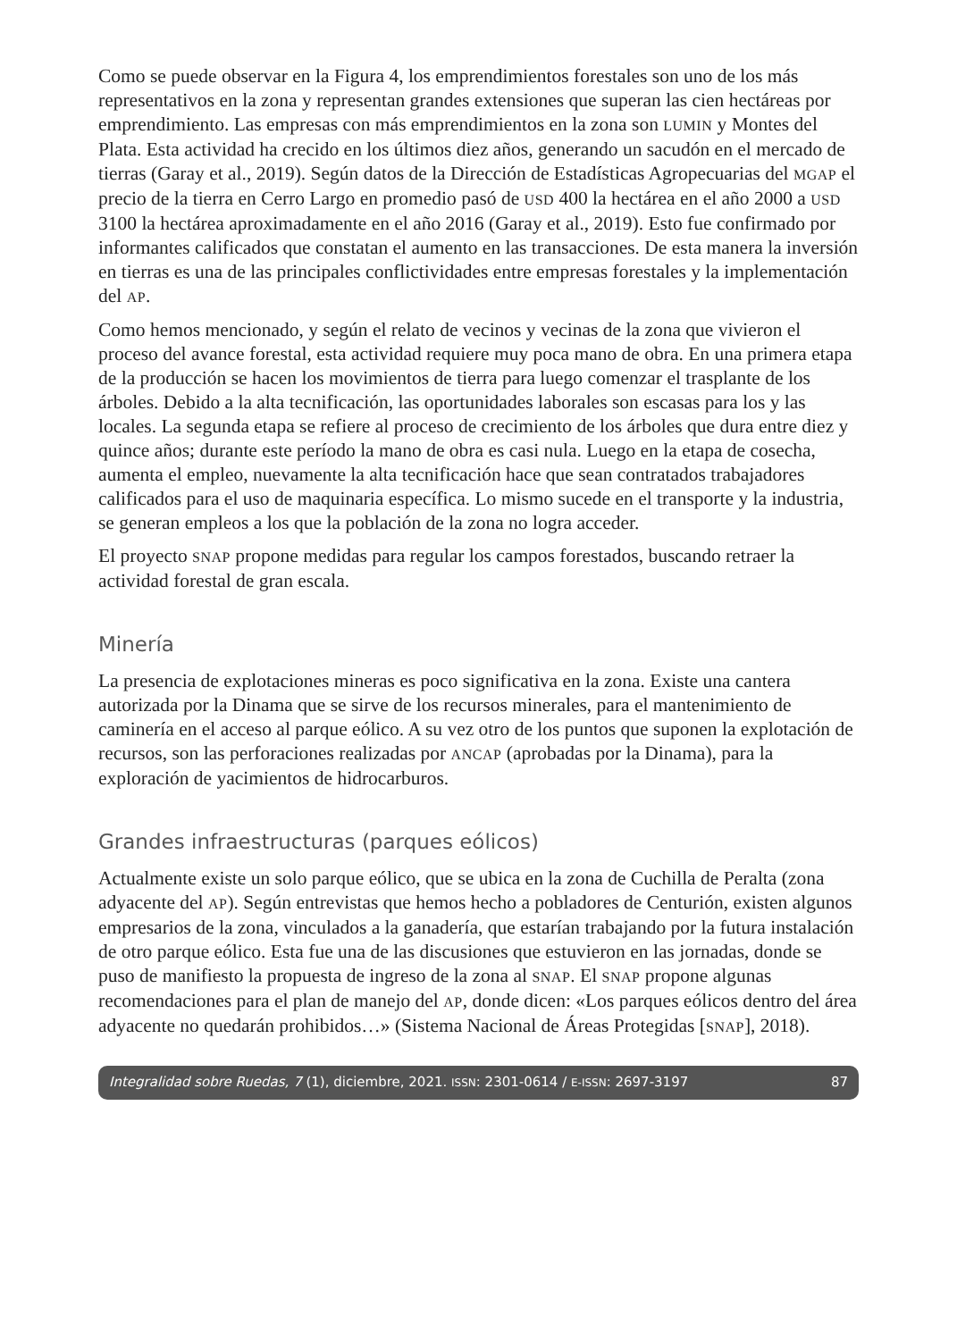Como se puede observar en la Figura 4, los emprendimientos forestales son uno de los más representativos en la zona y representan grandes extensiones que superan las cien hectáreas por emprendimiento. Las empresas con más emprendimientos en la zona son LUMIN y Montes del Plata. Esta actividad ha crecido en los últimos diez años, generando un sacudón en el mercado de tierras (Garay et al., 2019). Según datos de la Dirección de Estadísticas Agropecuarias del MGAP el precio de la tierra en Cerro Largo en promedio pasó de USD 400 la hectárea en el año 2000 a USD 3100 la hectárea aproximadamente en el año 2016 (Garay et al., 2019). Esto fue confirmado por informantes calificados que constatan el aumento en las transacciones. De esta manera la inversión en tierras es una de las principales conflictividades entre empresas forestales y la implementación del AP.
Como hemos mencionado, y según el relato de vecinos y vecinas de la zona que vivieron el proceso del avance forestal, esta actividad requiere muy poca mano de obra. En una primera etapa de la producción se hacen los movimientos de tierra para luego comenzar el trasplante de los árboles. Debido a la alta tecnificación, las oportunidades laborales son escasas para los y las locales. La segunda etapa se refiere al proceso de crecimiento de los árboles que dura entre diez y quince años; durante este período la mano de obra es casi nula. Luego en la etapa de cosecha, aumenta el empleo, nuevamente la alta tecnificación hace que sean contratados trabajadores calificados para el uso de maquinaria específica. Lo mismo sucede en el transporte y la industria, se generan empleos a los que la población de la zona no logra acceder.
El proyecto SNAP propone medidas para regular los campos forestados, buscando retraer la actividad forestal de gran escala.
Minería
La presencia de explotaciones mineras es poco significativa en la zona. Existe una cantera autorizada por la Dinama que se sirve de los recursos minerales, para el mantenimiento de caminería en el acceso al parque eólico. A su vez otro de los puntos que suponen la explotación de recursos, son las perforaciones realizadas por ANCAP (aprobadas por la Dinama), para la exploración de yacimientos de hidrocarburos.
Grandes infraestructuras (parques eólicos)
Actualmente existe un solo parque eólico, que se ubica en la zona de Cuchilla de Peralta (zona adyacente del AP). Según entrevistas que hemos hecho a pobladores de Centurión, existen algunos empresarios de la zona, vinculados a la ganadería, que estarían trabajando por la futura instalación de otro parque eólico. Esta fue una de las discusiones que estuvieron en las jornadas, donde se puso de manifiesto la propuesta de ingreso de la zona al SNAP. El SNAP propone algunas recomendaciones para el plan de manejo del AP, donde dicen: «Los parques eólicos dentro del área adyacente no quedarán prohibidos…» (Sistema Nacional de Áreas Protegidas [SNAP], 2018).
Integralidad sobre Ruedas, 7 (1), diciembre, 2021. ISSN: 2301-0614 / E-ISSN: 2697-3197 87